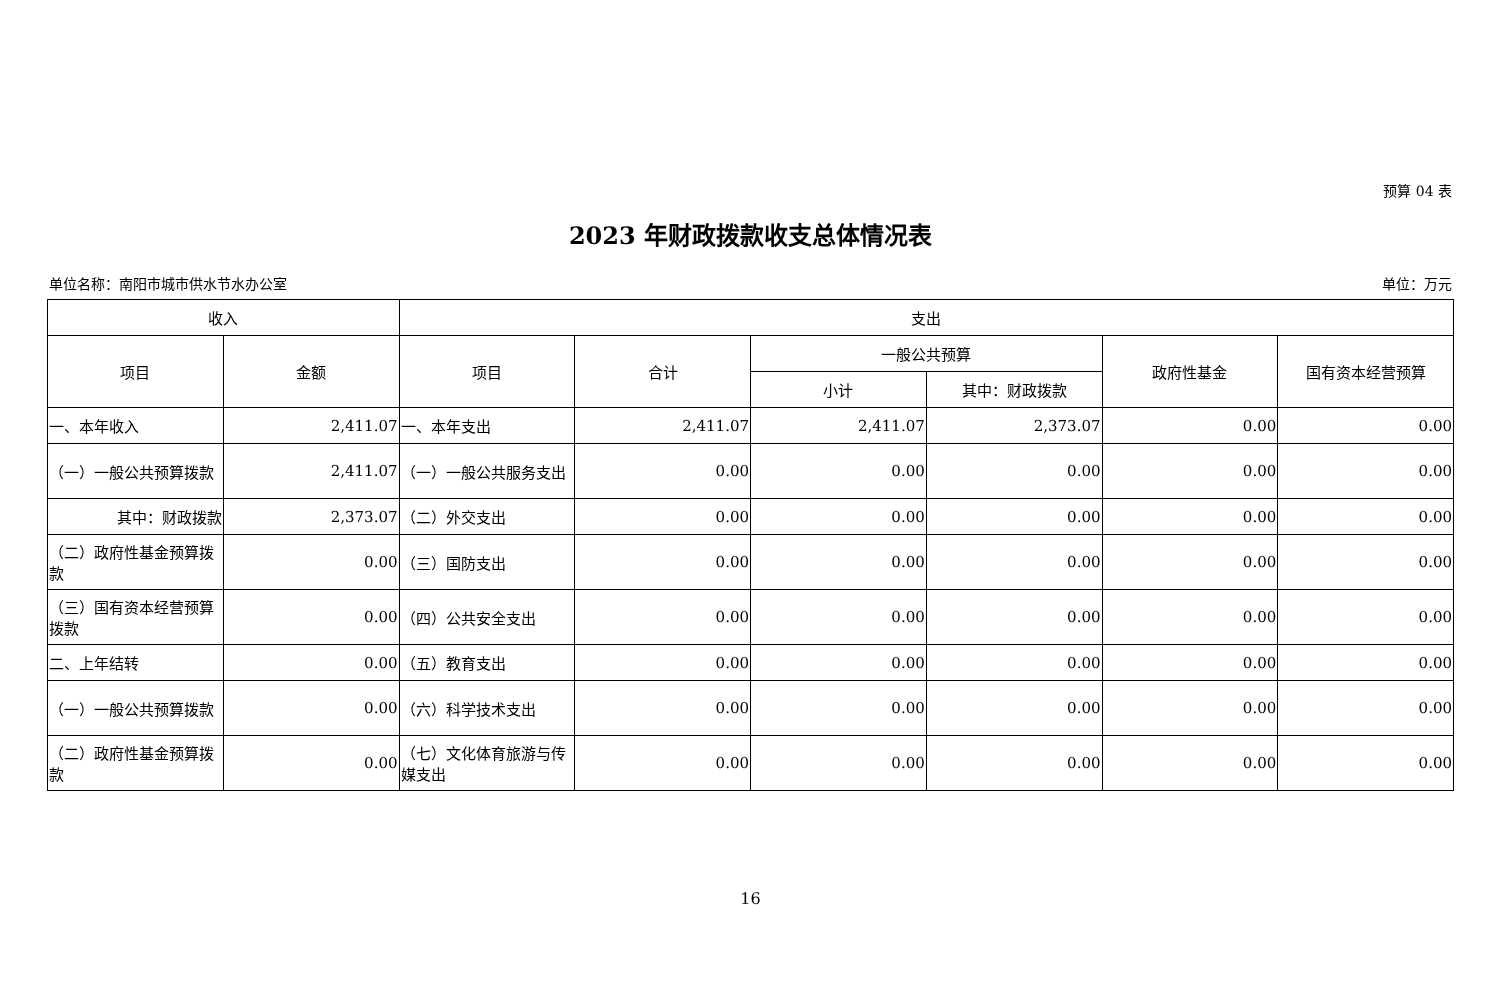预算 04 表
2023 年财政拨款收支总体情况表
单位名称：南阳市城市供水节水办公室 单位：万元
| 收入 | | 支出 | | | | | |
| --- | --- | --- | --- | --- | --- | --- | --- |
| 项目 | 金额 | 项目 | 合计 | 一般公共预算 | | 政府性基金 | 国有资本经营预算 |
| | | | | 小计 | 其中：财政拨款 | | |
| 一、本年收入 | 2,411.07 | 一、本年支出 | 2,411.07 | 2,411.07 | 2,373.07 | 0.00 | 0.00 |
| （一）一般公共预算拨款 | 2,411.07 | （一）一般公共服务支出 | 0.00 | 0.00 | 0.00 | 0.00 | 0.00 |
| 其中：财政拨款 | 2,373.07 | （二）外交支出 | 0.00 | 0.00 | 0.00 | 0.00 | 0.00 |
| （二）政府性基金预算拨款 | 0.00 | （三）国防支出 | 0.00 | 0.00 | 0.00 | 0.00 | 0.00 |
| （三）国有资本经营预算拨款 | 0.00 | （四）公共安全支出 | 0.00 | 0.00 | 0.00 | 0.00 | 0.00 |
| 二、上年结转 | 0.00 | （五）教育支出 | 0.00 | 0.00 | 0.00 | 0.00 | 0.00 |
| （一）一般公共预算拨款 | 0.00 | （六）科学技术支出 | 0.00 | 0.00 | 0.00 | 0.00 | 0.00 |
| （二）政府性基金预算拨款 | 0.00 | （七）文化体育旅游与传媒支出 | 0.00 | 0.00 | 0.00 | 0.00 | 0.00 |
16